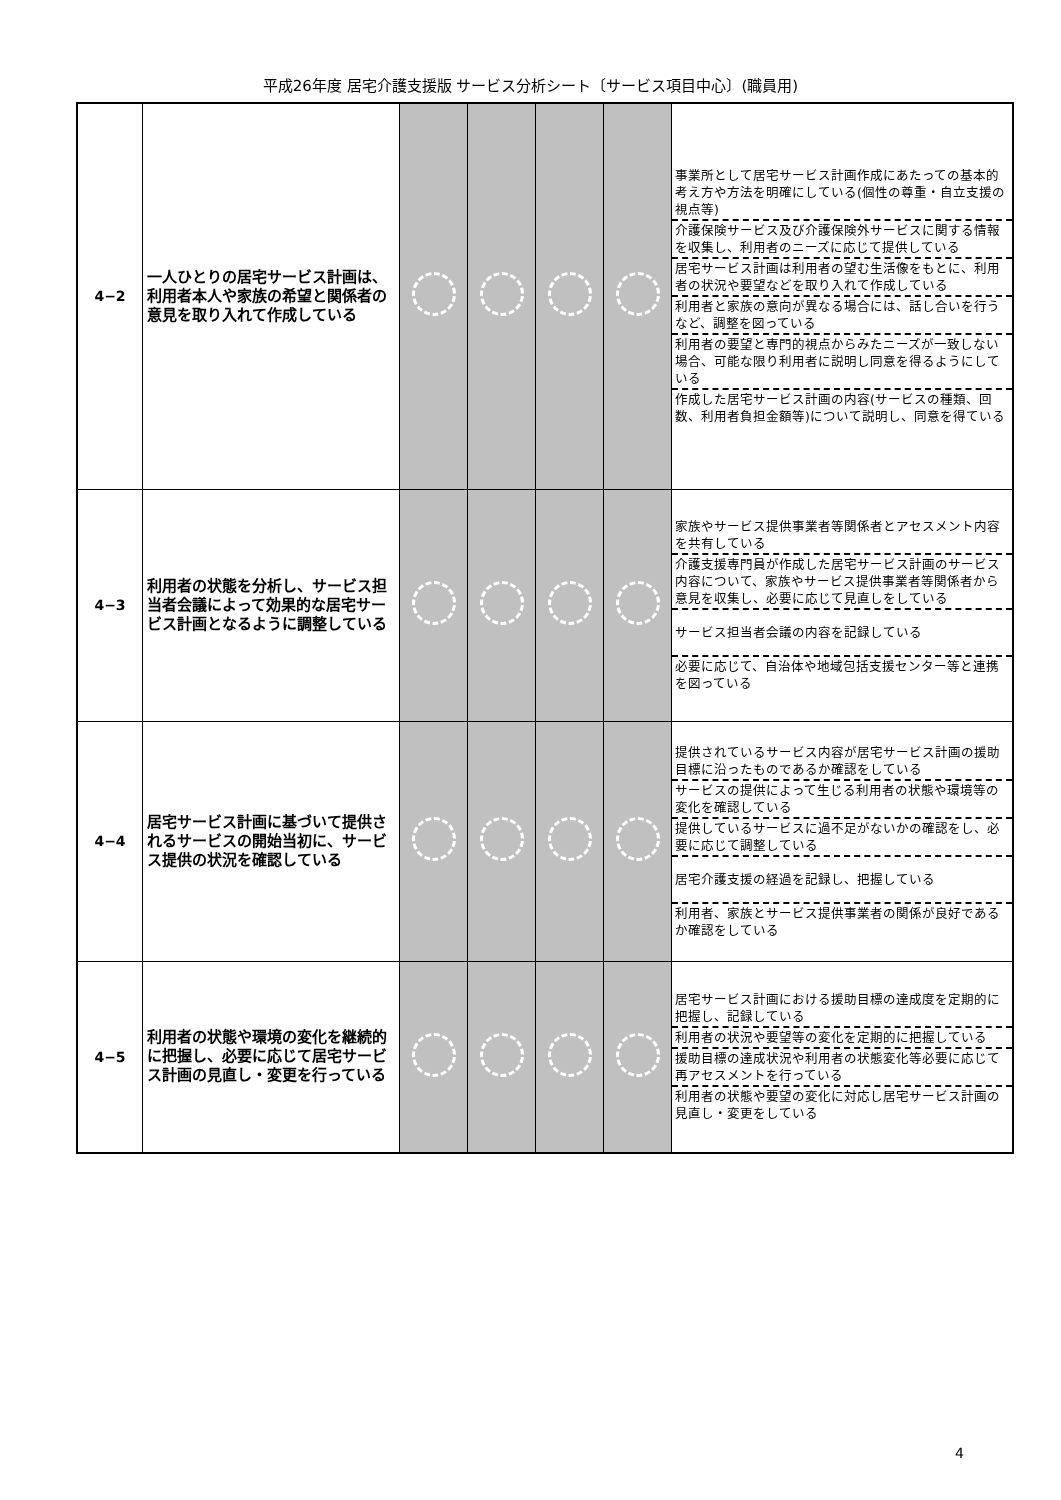平成26年度 居宅介護支援版 サービス分析シート〔サービス項目中心〕(職員用)
| 4−2 | 一人ひとりの居宅サービス計画は、利用者本人や家族の希望と関係者の意見を取り入れて作成している | | | | | 事業所として居宅サービス計画作成にあたっての基本的考え方や方法を明確にしている(個性の尊重・自立支援の視点等) 介護保険サービス及び介護保険外サービスに関する情報を収集し、利用者のニーズに応じて提供している 居宅サービス計画は利用者の望む生活像をもとに、利用者の状況や要望などを取り入れて作成している 利用者と家族の意向が異なる場合には、話し合いを行うなど、調整を図っている 利用者の要望と専門的視点からみたニーズが一致しない場合、可能な限り利用者に説明し同意を得るようにしている 作成した居宅サービス計画の内容(サービスの種類、回数、利用者負担金額等)について説明し、同意を得ている |
| 4−3 | 利用者の状態を分析し、サービス担当者会議によって効果的な居宅サービス計画となるように調整している | | | | | 家族やサービス提供事業者等関係者とアセスメント内容を共有している 介護支援専門員が作成した居宅サービス計画のサービス内容について、家族やサービス提供事業者等関係者から意見を収集し、必要に応じて見直しをしている サービス担当者会議の内容を記録している 必要に応じて、自治体や地域包括支援センター等と連携を図っている |
| 4−4 | 居宅サービス計画に基づいて提供されるサービスの開始当初に、サービス提供の状況を確認している | | | | | 提供されているサービス内容が居宅サービス計画の援助目標に沿ったものであるか確認をしている サービスの提供によって生じる利用者の状態や環境等の変化を確認している 提供しているサービスに過不足がないかの確認をし、必要に応じて調整している 居宅介護支援の経過を記録し、把握している 利用者、家族とサービス提供事業者の関係が良好であるか確認をしている |
| 4−5 | 利用者の状態や環境の変化を継続的に把握し、必要に応じて居宅サービス計画の見直し・変更を行っている | | | | | 居宅サービス計画における援助目標の達成度を定期的に把握し、記録している 利用者の状況や要望等の変化を定期的に把握している 援助目標の達成状況や利用者の状態変化等必要に応じて再アセスメントを行っている 利用者の状態や要望の変化に対応し居宅サービス計画の見直し・変更をしている |
4